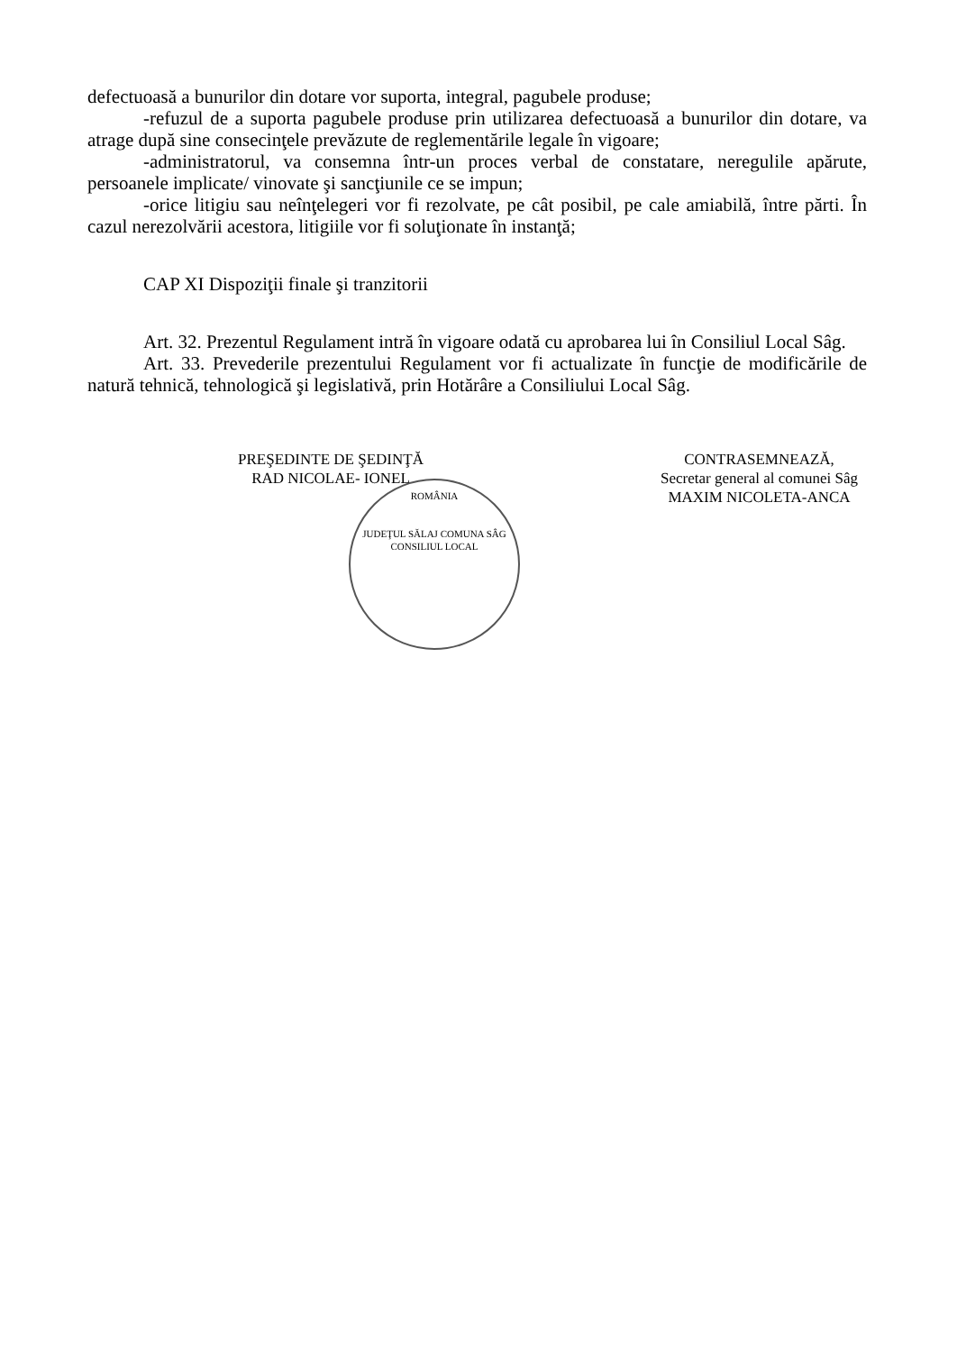defectuoasă a bunurilor din dotare vor suporta, integral, pagubele produse;
-refuzul de a suporta pagubele produse prin utilizarea defectuoasă a bunurilor din dotare, va atrage după sine consecinţele prevăzute de reglementările legale în vigoare;
-administratorul, va consemna într-un proces verbal de constatare, neregulile apărute, persoanele implicate/ vinovate şi sancţiunile ce se impun;
-orice litigiu sau neînţelegeri vor fi rezolvate, pe cât posibil, pe cale amiabilă, între părti. În cazul nerezolvării acestora, litigiile vor fi soluţionate în instanţă;
CAP XI Dispoziţii finale şi tranzitorii
Art. 32. Prezentul Regulament intră în vigoare odată cu aprobarea lui în Consiliul Local Sâg.
Art. 33. Prevederile prezentului Regulament vor fi actualizate în funcţie de modificările de natură tehnică, tehnologică şi legislativă, prin Hotărâre a Consiliului Local Sâg.
PREŞEDINTE DE ŞEDINŢĂ
RAD NICOLAE- IONEL
ROMÂNIA
JUDEŢUL SĂLAJ COMUNA SÂG
CONSILIUL LOCAL
CONTRASEMNEAZĂ,
Secretar general al comunei Sâg
MAXIM NICOLETA-ANCA